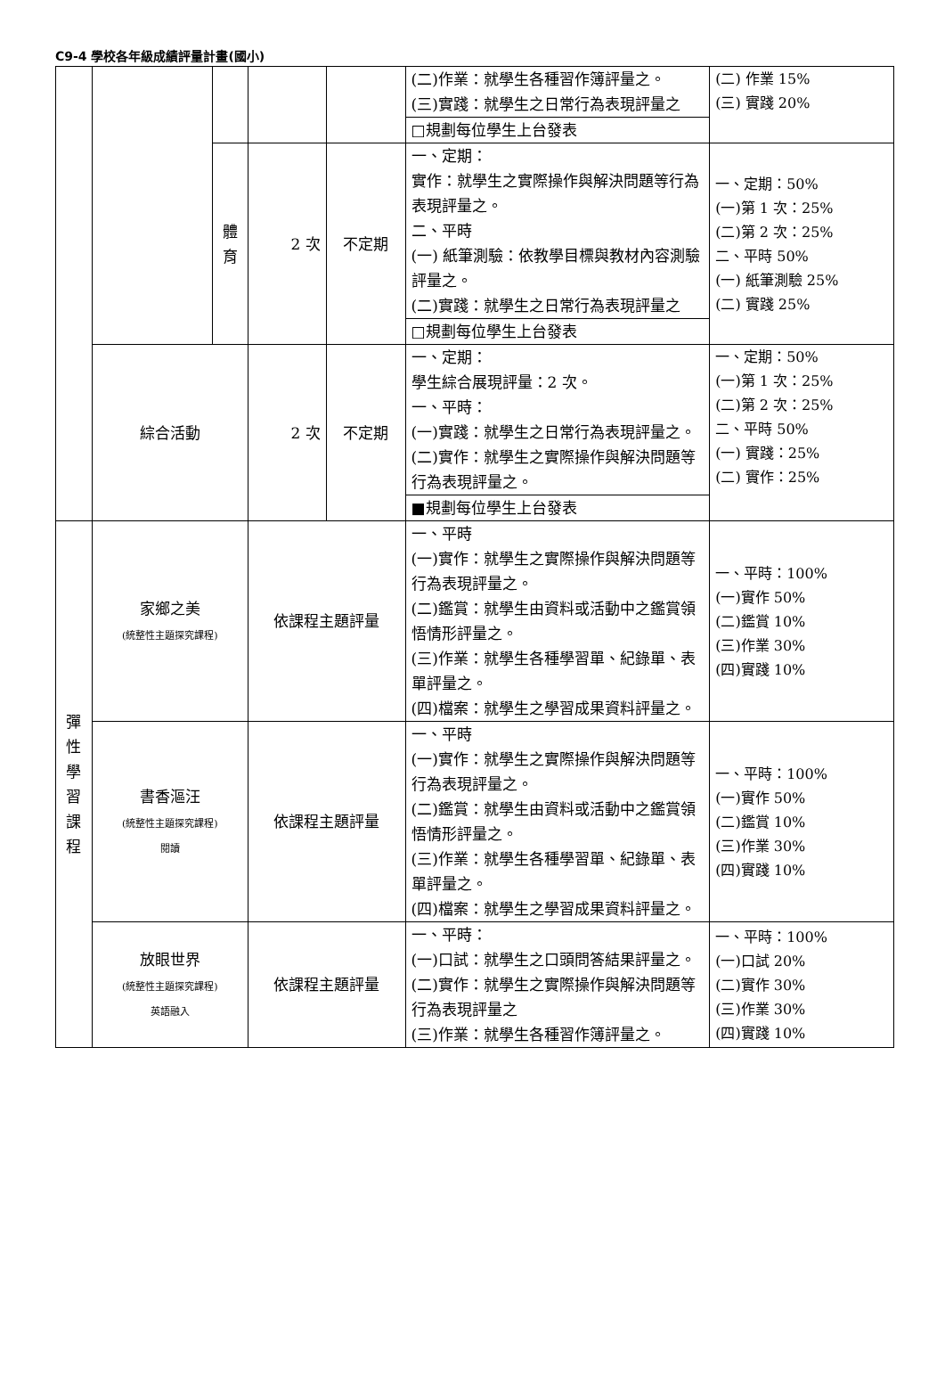C9-4 學校各年級成績評量計畫(國小)
| | | | | | (二)作業：就學生各種習作簿評量之。 (三)實踐：就學生之日常行為表現評量之 | (二) 作業 15% (三) 實踐 20% |
| | | | | | □規劃每位學生上台發表 | |
| | | 體 育 | 2 次 | 不定期 | 一、定期： 實作：就學生之實際操作與解決問題等行為表現評量之。 二、平時 (一) 紙筆測驗：依教學目標與教材內容測驗評量之。 (二)實踐：就學生之日常行為表現評量之 | 一、定期：50% (一)第 1 次：25% (二)第 2 次：25% 二、平時 50% (一) 紙筆測驗 25% (二) 實踐 25% |
| | | | | | □規劃每位學生上台發表 | |
| | 綜合活動 | | 2 次 | 不定期 | 一、定期： 學生綜合展現評量：2 次。 一、平時： (一)實踐：就學生之日常行為表現評量之。 (二)實作：就學生之實際操作與解決問題等行為表現評量之。 | 一、定期：50% (一)第 1 次：25% (二)第 2 次：25% 二、平時 50% (一) 實踐：25% (二) 實作：25% |
| | | | | | ■規劃每位學生上台發表 | |
| 彈 性 學 習 課 程 | 家鄉之美 (統整性主題探究課程) | | 依課程主題評量 | | 一、平時 (一)實作：就學生之實際操作與解決問題等行為表現評量之。 (二)鑑賞：就學生由資料或活動中之鑑賞領悟情形評量之。 (三)作業：就學生各種學習單、紀錄單、表單評量之。 (四)檔案：就學生之學習成果資料評量之。 | 一、平時：100% (一)實作 50% (二)鑑賞 10% (三)作業 30% (四)實踐 10% |
| | 書香漚汪 (統整性主題探究課程) 閱讀 | | 依課程主題評量 | | 一、平時 (一)實作：就學生之實際操作與解決問題等行為表現評量之。 (二)鑑賞：就學生由資料或活動中之鑑賞領悟情形評量之。 (三)作業：就學生各種學習單、紀錄單、表單評量之。 (四)檔案：就學生之學習成果資料評量之。 | 一、平時：100% (一)實作 50% (二)鑑賞 10% (三)作業 30% (四)實踐 10% |
| | 放眼世界 (統整性主題探究課程) 英語融入 | | 依課程主題評量 | | 一、平時： (一)口試：就學生之口頭問答結果評量之。 (二)實作：就學生之實際操作與解決問題等行為表現評量之 (三)作業：就學生各種習作簿評量之。 | 一、平時：100% (一)口試 20% (二)實作 30% (三)作業 30% (四)實踐 10% |